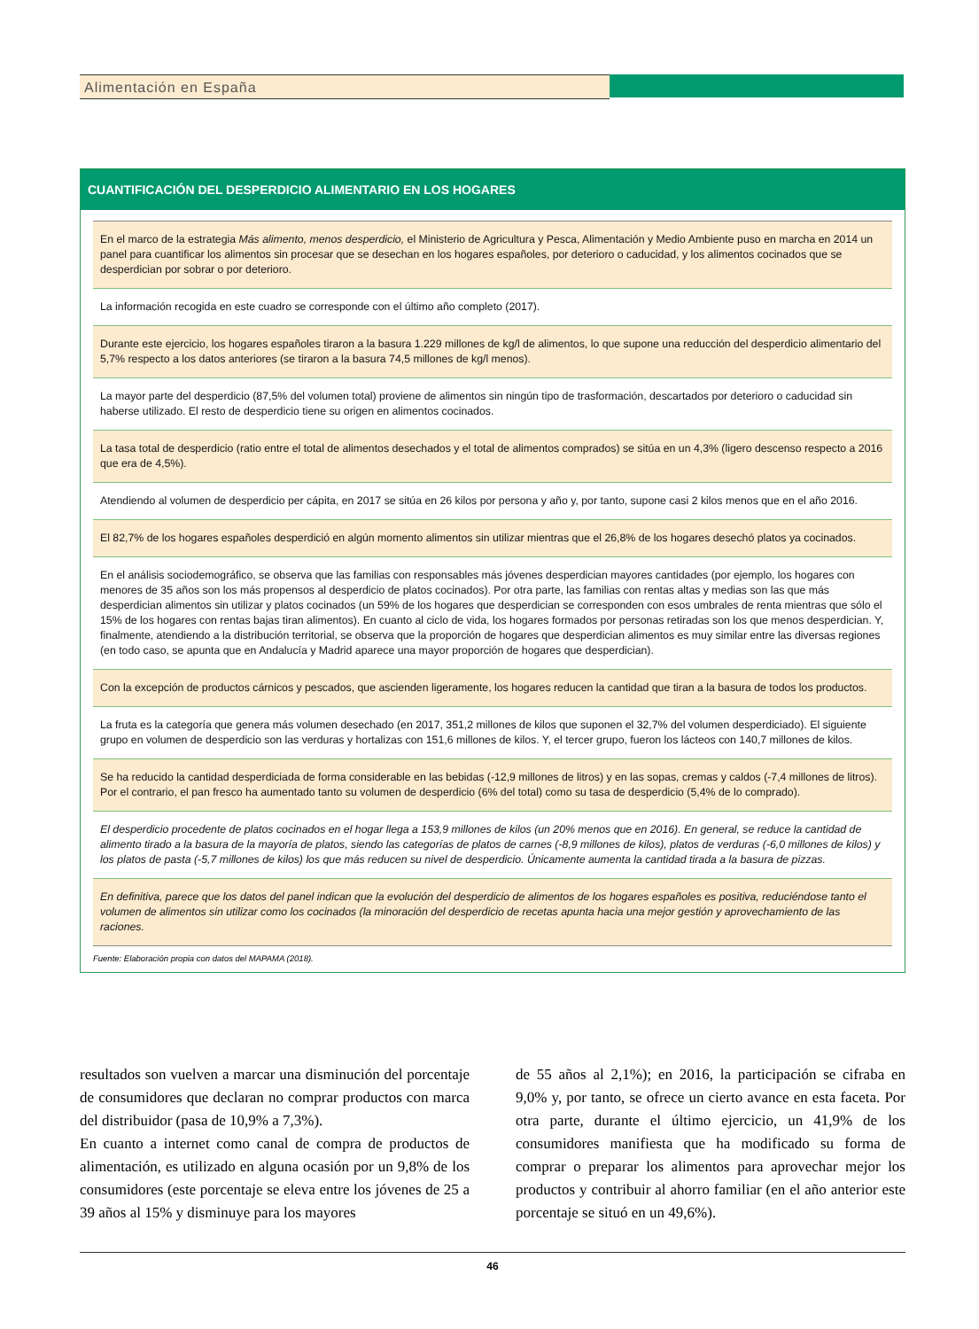Alimentación en España
CUANTIFICACIÓN DEL DESPERDICIO ALIMENTARIO EN LOS HOGARES
En el marco de la estrategia Más alimento, menos desperdicio, el Ministerio de Agricultura y Pesca, Alimentación y Medio Ambiente puso en marcha en 2014 un panel para cuantificar los alimentos sin procesar que se desechan en los hogares españoles, por deterioro o caducidad, y los alimentos cocinados que se desperdician por sobrar o por deterioro.
La información recogida en este cuadro se corresponde con el último año completo (2017).
Durante este ejercicio, los hogares españoles tiraron a la basura 1.229 millones de kg/l de alimentos, lo que supone una reducción del desperdicio alimentario del 5,7% respecto a los datos anteriores (se tiraron a la basura 74,5 millones de kg/l menos).
La mayor parte del desperdicio (87,5% del volumen total) proviene de alimentos sin ningún tipo de trasformación, descartados por deterioro o caducidad sin haberse utilizado. El resto de desperdicio tiene su origen en alimentos cocinados.
La tasa total de desperdicio (ratio entre el total de alimentos desechados y el total de alimentos comprados) se sitúa en un 4,3% (ligero descenso respecto a 2016 que era de 4,5%).
Atendiendo al volumen de desperdicio per cápita, en 2017 se sitúa en 26 kilos por persona y año y, por tanto, supone casi 2 kilos menos que en el año 2016.
El 82,7% de los hogares españoles desperdició en algún momento alimentos sin utilizar mientras que el 26,8% de los hogares desechó platos ya cocinados.
En el análisis sociodemográfico, se observa que las familias con responsables más jóvenes desperdician mayores cantidades (por ejemplo, los hogares con menores de 35 años son los más propensos al desperdicio de platos cocinados). Por otra parte, las familias con rentas altas y medias son las que más desperdician alimentos sin utilizar y platos cocinados (un 59% de los hogares que desperdician se corresponden con esos umbrales de renta mientras que sólo el 15% de los hogares con rentas bajas tiran alimentos). En cuanto al ciclo de vida, los hogares formados por personas retiradas son los que menos desperdician. Y, finalmente, atendiendo a la distribución territorial, se observa que la proporción de hogares que desperdician alimentos es muy similar entre las diversas regiones (en todo caso, se apunta que en Andalucía y Madrid aparece una mayor proporción de hogares que desperdician).
Con la excepción de productos cárnicos y pescados, que ascienden ligeramente, los hogares reducen la cantidad que tiran a la basura de todos los productos.
La fruta es la categoría que genera más volumen desechado (en 2017, 351,2 millones de kilos que suponen el 32,7% del volumen desperdiciado). El siguiente grupo en volumen de desperdicio son las verduras y hortalizas con 151,6 millones de kilos. Y, el tercer grupo, fueron los lácteos con 140,7 millones de kilos.
Se ha reducido la cantidad desperdiciada de forma considerable en las bebidas (-12,9 millones de litros) y en las sopas, cremas y caldos (-7,4 millones de litros). Por el contrario, el pan fresco ha aumentado tanto su volumen de desperdicio (6% del total) como su tasa de desperdicio (5,4% de lo comprado).
El desperdicio procedente de platos cocinados en el hogar llega a 153,9 millones de kilos (un 20% menos que en 2016). En general, se reduce la cantidad de alimento tirado a la basura de la mayoría de platos, siendo las categorías de platos de carnes (-8,9 millones de kilos), platos de verduras (-6,0 millones de kilos) y los platos de pasta (-5,7 millones de kilos) los que más reducen su nivel de desperdicio. Únicamente aumenta la cantidad tirada a la basura de pizzas.
En definitiva, parece que los datos del panel indican que la evolución del desperdicio de alimentos de los hogares españoles es positiva, reduciéndose tanto el volumen de alimentos sin utilizar como los cocinados (la minoración del desperdicio de recetas apunta hacia una mejor gestión y aprovechamiento de las raciones.
Fuente: Elaboración propia con datos del MAPAMA (2018).
resultados son vuelven a marcar una disminución del porcentaje de consumidores que declaran no comprar productos con marca del distribuidor (pasa de 10,9% a 7,3%).
En cuanto a internet como canal de compra de productos de alimentación, es utilizado en alguna ocasión por un 9,8% de los consumidores (este porcentaje se eleva entre los jóvenes de 25 a 39 años al 15% y disminuye para los mayores
de 55 años al 2,1%); en 2016, la participación se cifraba en 9,0% y, por tanto, se ofrece un cierto avance en esta faceta. Por otra parte, durante el último ejercicio, un 41,9% de los consumidores manifiesta que ha modificado su forma de comprar o preparar los alimentos para aprovechar mejor los productos y contribuir al ahorro familiar (en el año anterior este porcentaje se situó en un 49,6%).
46